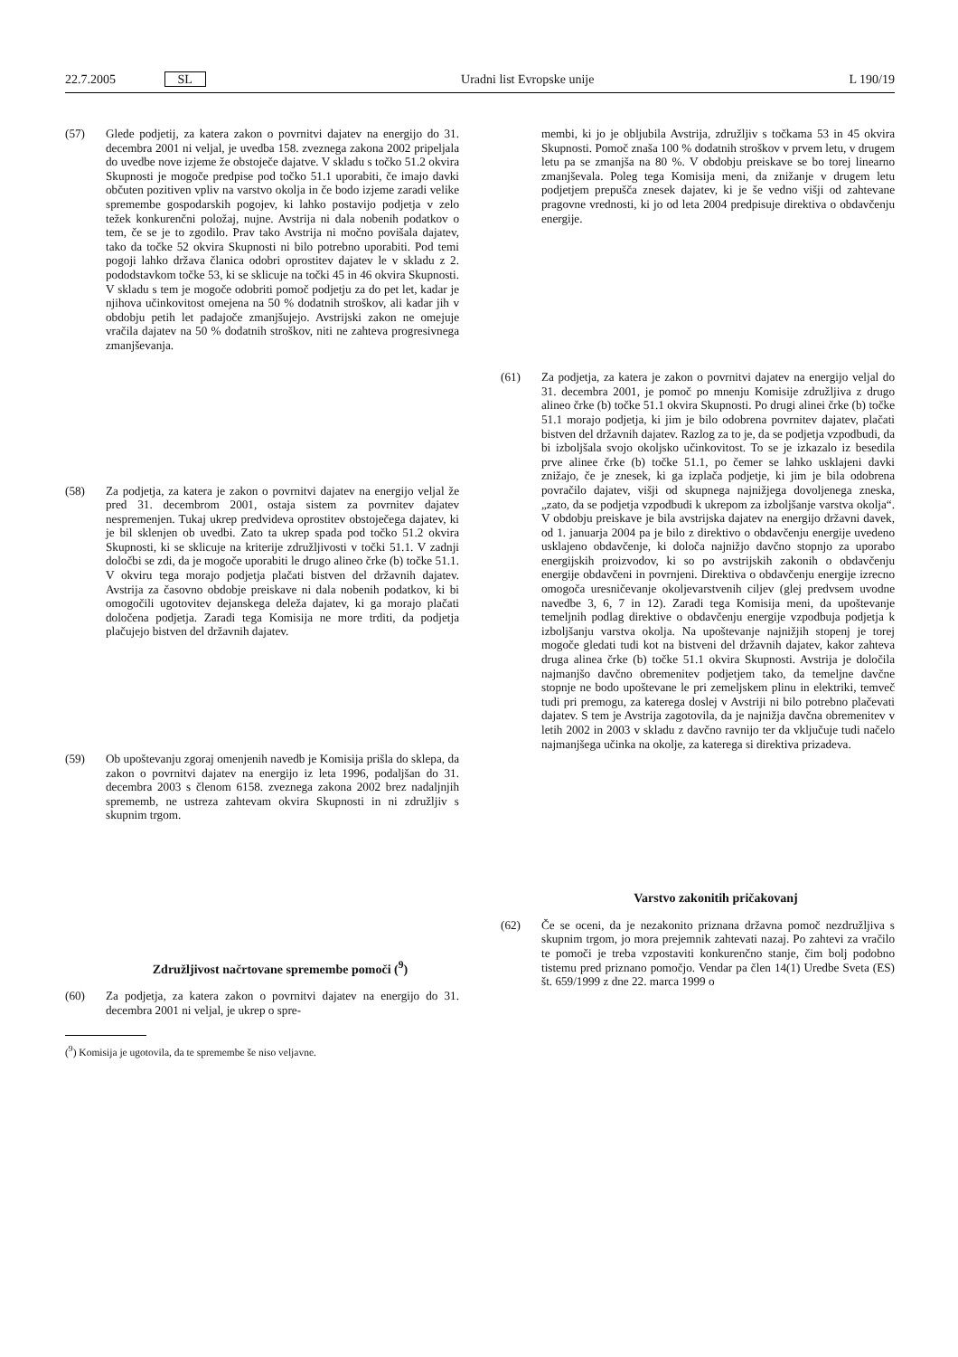22.7.2005 SL Uradni list Evropske unije L 190/19
(57) Glede podjetij, za katera zakon o povrnitvi dajatev na energijo do 31. decembra 2001 ni veljal, je uvedba 158. zveznega zakona 2002 pripeljala do uvedbe nove izjeme že obstoječe dajatve. V skladu s točko 51.2 okvira Skupnosti je mogoče predpise pod točko 51.1 uporabiti, če imajo davki občuten pozitiven vpliv na varstvo okolja in če bodo izjeme zaradi velike spremembe gospodarskih pogojev, ki lahko postavijo podjetja v zelo težek konkurenčni položaj, nujne. Avstrija ni dala nobenih podatkov o tem, če se je to zgodilo. Prav tako Avstrija ni močno povišala dajatev, tako da točke 52 okvira Skupnosti ni bilo potrebno uporabiti. Pod temi pogoji lahko država članica odobri oprostitev dajatev le v skladu z 2. pododstavkom točke 53, ki se sklicuje na točki 45 in 46 okvira Skupnosti. V skladu s tem je mogoče odobriti pomoč podjetju za do pet let, kadar je njihova učinkovitost omejena na 50 % dodatnih stroškov, ali kadar jih v obdobju petih let padajoče zmanjšujejo. Avstrijski zakon ne omejuje vračila dajatev na 50 % dodatnih stroškov, niti ne zahteva progresivnega zmanjševanja.
(58) Za podjetja, za katera je zakon o povrnitvi dajatev na energijo veljal že pred 31. decembrom 2001, ostaja sistem za povrnitev dajatev nespremenjen. Tukaj ukrep predvideva oprostitev obstoječega dajatev, ki je bil sklenjen ob uvedbi. Zato ta ukrep spada pod točko 51.2 okvira Skupnosti, ki se sklicuje na kriterije združljivosti v točki 51.1. V zadnji določbi se zdi, da je mogoče uporabiti le drugo alineo črke (b) točke 51.1. V okviru tega morajo podjetja plačati bistven del državnih dajatev. Avstrija za časovno obdobje preiskave ni dala nobenih podatkov, ki bi omogočili ugotovitev dejanskega deleža dajatev, ki ga morajo plačati določena podjetja. Zaradi tega Komisija ne more trditi, da podjetja plačujejo bistven del državnih dajatev.
(59) Ob upoštevanju zgoraj omenjenih navedb je Komisija prišla do sklepa, da zakon o povrnitvi dajatev na energijo iz leta 1996, podaljšan do 31. decembra 2003 s členom 6158. zveznega zakona 2002 brez nadaljnjih sprememb, ne ustreza zahtevam okvira Skupnosti in ni združljiv s skupnim trgom.
Združljivost načrtovane spremembe pomoči (<sup>9</sup>)
(60) Za podjetja, za katera zakon o povrnitvi dajatev na energijo do 31. decembra 2001 ni veljal, je ukrep o spre-
(<sup>9</sup>) Komisija je ugotovila, da te spremembe še niso veljavne.
membi, ki jo je obljubila Avstrija, združljiv s točkama 53 in 45 okvira Skupnosti. Pomoč znaša 100 % dodatnih stroškov v prvem letu, v drugem letu pa se zmanjša na 80 %. V obdobju preiskave se bo torej linearno zmanjševala. Poleg tega Komisija meni, da znižanje v drugem letu podjetjem prepušča znesek dajatev, ki je še vedno višji od zahtevane pragovne vrednosti, ki jo od leta 2004 predpisuje direktiva o obdavčenju energije.
(61) Za podjetja, za katera je zakon o povrnitvi dajatev na energijo veljal do 31. decembra 2001, je pomoč po mnenju Komisije združljiva z drugo alineo črke (b) točke 51.1 okvira Skupnosti. Po drugi alinei črke (b) točke 51.1 morajo podjetja, ki jim je bilo odobrena povrnitev dajatev, plačati bistven del državnih dajatev. Razlog za to je, da se podjetja vzpodbudi, da bi izboljšala svojo okoljsko učinkovitost. To se je izkazalo iz besedila prve alinee črke (b) točke 51.1, po čemer se lahko usklajeni davki znižajo, če je znesek, ki ga izplača podjetje, ki jim je bila odobrena povračilo dajatev, višji od skupnega najnižjega dovoljenega zneska, „zato, da se podjetja vzpodbudi k ukrepom za izboljšanje varstva okolja“. V obdobju preiskave je bila avstrijska dajatev na energijo državni davek, od 1. januarja 2004 pa je bilo z direktivo o obdavčenju energije uvedeno usklajeno obdavčenje, ki določa najnižjo davčno stopnjo za uporabo energijskih proizvodov, ki so po avstrijskih zakonih o obdavčenju energije obdavčeni in povrnjeni. Direktiva o obdavčenju energije izrecno omogoča uresničevanje okoljevarstvenih ciljev (glej predvsem uvodne navedbe 3, 6, 7 in 12). Zaradi tega Komisija meni, da upoštevanje temeljnih podlag direktive o obdavčenju energije vzpodbuja podjetja k izboljšanju varstva okolja. Na upoštevanje najnižjih stopenj je torej mogoče gledati tudi kot na bistveni del državnih dajatev, kakor zahteva druga alinea črke (b) točke 51.1 okvira Skupnosti. Avstrija je določila najmanjšo davčno obremenitev podjetjem tako, da temeljne davčne stopnje ne bodo upoštevane le pri zemeljskem plinu in elektriki, temveč tudi pri premogu, za katerega doslej v Avstriji ni bilo potrebno plačevati dajatev. S tem je Avstrija zagotovila, da je najnižja davčna obremenitev v letih 2002 in 2003 v skladu z davčno ravnijo ter da vključuje tudi načelo najmanjšega učinka na okolje, za katerega si direktiva prizadeva.
Varstvo zakonitih pričakovanj
(62) Če se oceni, da je nezakonito priznana državna pomoč nezdružljiva s skupnim trgom, jo mora prejemnik zahtevati nazaj. Po zahtevi za vračilo te pomoči je treba vzpostaviti konkurenčno stanje, čim bolj podobno tistemu pred priznano pomočjo. Vendar pa člen 14(1) Uredbe Sveta (ES) št. 659/1999 z dne 22. marca 1999 o